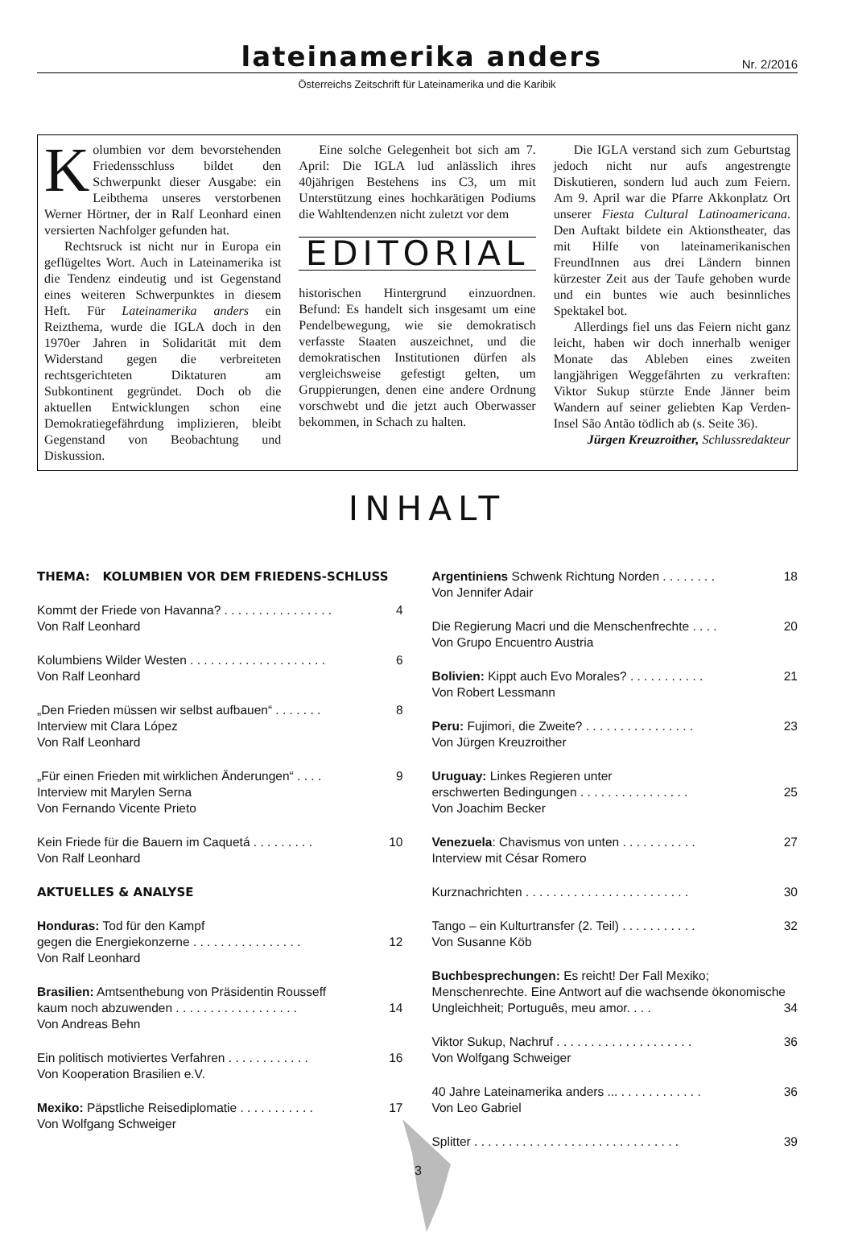lateinamerika anders
Nr. 2/2016
Österreichs Zeitschrift für Lateinamerika und die Karibik
Kolumbien vor dem bevorstehenden Friedensschluss bildet den Schwerpunkt dieser Ausgabe: ein Leibthema unseres verstorbenen Werner Hörtner, der in Ralf Leonhard einen versierten Nachfolger gefunden hat.
Rechtsruck ist nicht nur in Europa ein geflügeltes Wort. Auch in Lateinamerika ist die Tendenz eindeutig und ist Gegenstand eines weiteren Schwerpunktes in diesem Heft. Für Lateinamerika anders ein Reizthema, wurde die IGLA doch in den 1970er Jahren in Solidarität mit dem Widerstand gegen die verbreiteten rechtsgerichteten Diktaturen am Subkontinent gegründet. Doch ob die aktuellen Entwicklungen schon eine Demokratiegefährdung implizieren, bleibt Gegenstand von Beobachtung und Diskussion.
Eine solche Gelegenheit bot sich am 7. April: Die IGLA lud anlässlich ihres 40jährigen Bestehens ins C3, um mit Unterstützung eines hochkarätigen Podiums die Wahltendenzen nicht zuletzt vor dem
EDITORIAL
historischen Hintergrund einzuordnen. Befund: Es handelt sich insgesamt um eine Pendelbewegung, wie sie demokratisch verfasste Staaten auszeichnet, und die demokratischen Institutionen dürfen als vergleichsweise gefestigt gelten, um Gruppierungen, denen eine andere Ordnung vorschwebt und die jetzt auch Oberwasser bekommen, in Schach zu halten.
Die IGLA verstand sich zum Geburtstag jedoch nicht nur aufs angestrengte Diskutieren, sondern lud auch zum Feiern. Am 9. April war die Pfarre Akkonplatz Ort unserer Fiesta Cultural Latinoamericana. Den Auftakt bildete ein Aktionstheater, das mit Hilfe von lateinamerikanischen FreundInnen aus drei Ländern binnen kürzester Zeit aus der Taufe gehoben wurde und ein buntes wie auch besinnliches Spektakel bot.
Allerdings fiel uns das Feiern nicht ganz leicht, haben wir doch innerhalb weniger Monate das Ableben eines zweiten langjährigen Weggefährten zu verkraften: Viktor Sukup stürzte Ende Jänner beim Wandern auf seiner geliebten Kap Verden-Insel São Antão tödlich ab (s. Seite 36).
Jürgen Kreuzroither, Schlussredakteur
INHALT
THEMA: KOLUMBIEN VOR DEM FRIEDENS-SCHLUSS
Kommt der Friede von Havanna? . . . . . . . . . . . . . . . . 4
Von Ralf Leonhard
Kolumbiens Wilder Westen . . . . . . . . . . . . . . . . . . . . 6
Von Ralf Leonhard
„Den Frieden müssen wir selbst aufbauen“ . . . . . . . 8
Interview mit Clara López
Von Ralf Leonhard
„Für einen Frieden mit wirklichen Änderungen“ . . . . 9
Interview mit Marylen Serna
Von Fernando Vicente Prieto
Kein Friede für die Bauern im Caquetá . . . . . . . . . 10
Von Ralf Leonhard
AKTUELLES & ANALYSE
Honduras: Tod für den Kampf
gegen die Energiekonzerne . . . . . . . . . . . . . . . . 12
Von Ralf Leonhard
Brasilien: Amtsenthebung von Präsidentin Rousseff
kaum noch abzuwenden . . . . . . . . . . . . . . . . . . 14
Von Andreas Behn
Ein politisch motiviertes Verfahren . . . . . . . . . . . . 16
Von Kooperation Brasilien e.V.
Mexiko: Päpstliche Reisediplomatie . . . . . . . . . . . 17
Von Wolfgang Schweiger
Argentiniens Schwenk Richtung Norden . . . . . . . . 18
Von Jennifer Adair
Die Regierung Macri und die Menschenfrechte . . . . 20
Von Grupo Encuentro Austria
Bolivien: Kippt auch Evo Morales? . . . . . . . . . . . 21
Von Robert Lessmann
Peru: Fujimori, die Zweite? . . . . . . . . . . . . . . . . 23
Von Jürgen Kreuzroither
Uruguay: Linkes Regieren unter
erschwerten Bedingungen . . . . . . . . . . . . . . . . 25
Von Joachim Becker
Venezuela: Chavismus von unten . . . . . . . . . . . 27
Interview mit César Romero
Kurznachrichten . . . . . . . . . . . . . . . . . . . . . . . . 30
Tango – ein Kulturtransfer (2. Teil) . . . . . . . . . . . 32
Von Susanne Köb
Buchbesprechungen: Es reicht! Der Fall Mexiko; Menschenrechte. Eine Antwort auf die wachsende ökonomische Ungleichheit; Português, meu amor. . . . 34
Viktor Sukup, Nachruf . . . . . . . . . . . . . . . . . . . . 36
Von Wolfgang Schweiger
40 Jahre Lateinamerika anders ... . . . . . . . . . . . . 36
Von Leo Gabriel
Splitter . . . . . . . . . . . . . . . . . . . . . . . . . . . . . . 39
3